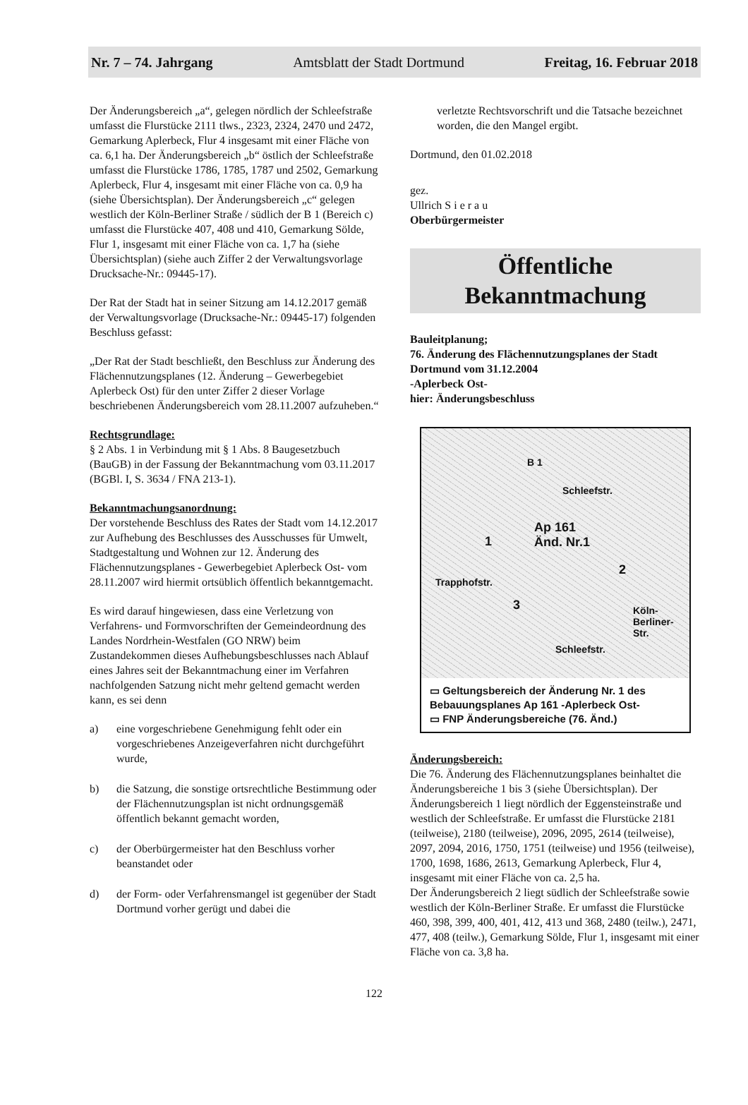Nr. 7 – 74. Jahrgang Amtsblatt der Stadt Dortmund Freitag, 16. Februar 2018
Der Änderungsbereich „a“, gelegen nördlich der Schleefstraße umfasst die Flurstücke 2111 tlws., 2323, 2324, 2470 und 2472, Gemarkung Aplerbeck, Flur 4 insgesamt mit einer Fläche von ca. 6,1 ha. Der Änderungsbereich „b“ östlich der Schleefstraße umfasst die Flurstücke 1786, 1785, 1787 und 2502, Gemarkung Aplerbeck, Flur 4, insgesamt mit einer Fläche von ca. 0,9 ha (siehe Übersichtsplan). Der Änderungsbereich „c“ gelegen westlich der Köln-Berliner Straße / südlich der B 1 (Bereich c) umfasst die Flurstücke 407, 408 und 410, Gemarkung Sölde, Flur 1, insgesamt mit einer Fläche von ca. 1,7 ha (siehe Übersichtsplan) (siehe auch Ziffer 2 der Verwaltungsvorlage Drucksache-Nr.: 09445-17).
Der Rat der Stadt hat in seiner Sitzung am 14.12.2017 gemäß der Verwaltungsvorlage (Drucksache-Nr.: 09445-17) folgenden Beschluss gefasst:
„Der Rat der Stadt beschließt, den Beschluss zur Änderung des Flächennutzungsplanes (12. Änderung – Gewerbegebiet Aplerbeck Ost) für den unter Ziffer 2 dieser Vorlage beschriebenen Änderungsbereich vom 28.11.2007 aufzuheben.“
Rechtsgrundlage:
§ 2 Abs. 1 in Verbindung mit § 1 Abs. 8 Baugesetzbuch (BauGB) in der Fassung der Bekanntmachung vom 03.11.2017 (BGBl. I, S. 3634 / FNA 213-1).
Bekanntmachungsanordnung:
Der vorstehende Beschluss des Rates der Stadt vom 14.12.2017 zur Aufhebung des Beschlusses des Ausschusses für Umwelt, Stadtgestaltung und Wohnen zur 12. Änderung des Flächennutzungsplanes - Gewerbegebiet Aplerbeck Ost- vom 28.11.2007 wird hiermit ortsüblich öffentlich bekanntgemacht.
Es wird darauf hingewiesen, dass eine Verletzung von Verfahrens- und Formvorschriften der Gemeindeordnung des Landes Nordrhein-Westfalen (GO NRW) beim Zustandekommen dieses Aufhebungsbeschlusses nach Ablauf eines Jahres seit der Bekanntmachung einer im Verfahren nachfolgenden Satzung nicht mehr geltend gemacht werden kann, es sei denn
a) eine vorgeschriebene Genehmigung fehlt oder ein vorgeschriebenes Anzeigeverfahren nicht durchgeführt wurde,
b) die Satzung, die sonstige ortsrechtliche Bestimmung oder der Flächennutzungsplan ist nicht ordnungsgemäß öffentlich bekannt gemacht worden,
c) der Oberbürgermeister hat den Beschluss vorher beanstandet oder
d) der Form- oder Verfahrensmangel ist gegenüber der Stadt Dortmund vorher gerügt und dabei die
verletzte Rechtsvorschrift und die Tatsache bezeichnet worden, die den Mangel ergibt.
Dortmund, den 01.02.2018
gez.
Ullrich S i e r a u
Oberbürgermeister
Öffentliche
Bekanntmachung
Bauleitplanung;
76. Änderung des Flächennutzungsplanes der Stadt Dortmund vom 31.12.2004
-Aplerbeck Ost-
hier: Änderungsbeschluss
B 1
Schleefstr.
Ap 161
Änd. Nr.1 1
2
3
Trapphofstr.
Köln-Berliner-Str.
Schleefstr.
▭ Geltungsbereich der Änderung Nr. 1 des Bebauungsplanes Ap 161 -Aplerbeck Ost-
▭ FNP Änderungsbereiche (76. Änd.)
Änderungsbereich:
Die 76. Änderung des Flächennutzungsplanes beinhaltet die Änderungsbereiche 1 bis 3 (siehe Übersichtsplan). Der Änderungsbereich 1 liegt nördlich der Eggensteinstraße und westlich der Schleefstraße. Er umfasst die Flurstücke 2181 (teilweise), 2180 (teilweise), 2096, 2095, 2614 (teilweise), 2097, 2094, 2016, 1750, 1751 (teilweise) und 1956 (teilweise), 1700, 1698, 1686, 2613, Gemarkung Aplerbeck, Flur 4, insgesamt mit einer Fläche von ca. 2,5 ha.
Der Änderungsbereich 2 liegt südlich der Schleefstraße sowie westlich der Köln-Berliner Straße. Er umfasst die Flurstücke 460, 398, 399, 400, 401, 412, 413 und 368, 2480 (teilw.), 2471, 477, 408 (teilw.), Gemarkung Sölde, Flur 1, insgesamt mit einer Fläche von ca. 3,8 ha.
122